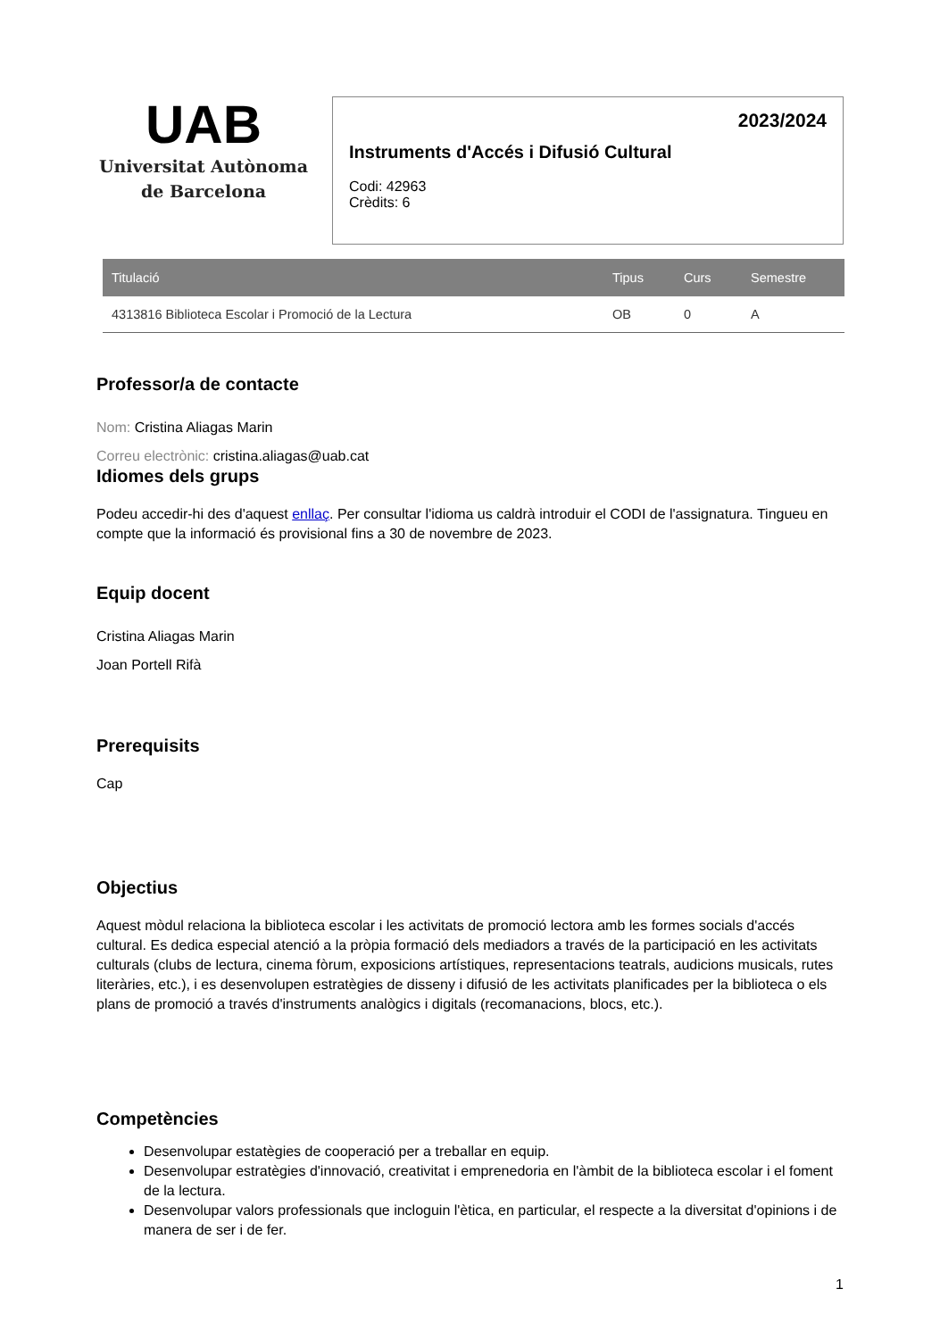UAB
Universitat Autònoma
de Barcelona
2023/2024
Instruments d'Accés i Difusió Cultural
Codi: 42963
Crèdits: 6
| Titulació | Tipus | Curs | Semestre |
| --- | --- | --- | --- |
| 4313816 Biblioteca Escolar i Promoció de la Lectura | OB | 0 | A |
Professor/a de contacte
Nom: Cristina Aliagas Marin
Correu electrònic: cristina.aliagas@uab.cat
Idiomes dels grups
Podeu accedir-hi des d'aquest enllaç. Per consultar l'idioma us caldrà introduir el CODI de l'assignatura. Tingueu en compte que la informació és provisional fins a 30 de novembre de 2023.
Equip docent
Cristina Aliagas Marin
Joan Portell Rifà
Prerequisits
Cap
Objectius
Aquest mòdul relaciona la biblioteca escolar i les activitats de promoció lectora amb les formes socials d'accés cultural. Es dedica especial atenció a la pròpia formació dels mediadors a través de la participació en les activitats culturals (clubs de lectura, cinema fòrum, exposicions artístiques, representacions teatrals, audicions musicals, rutes literàries, etc.), i es desenvolupen estratègies de disseny i difusió de les activitats planificades per la biblioteca o els plans de promoció a través d'instruments analògics i digitals (recomanacions, blocs, etc.).
Competències
Desenvolupar estatègies de cooperació per a treballar en equip.
Desenvolupar estratègies d'innovació, creativitat i emprenedoria en l'àmbit de la biblioteca escolar i el foment de la lectura.
Desenvolupar valors professionals que incloguin l'ètica, en particular, el respecte a la diversitat d'opinions i de manera de ser i de fer.
1